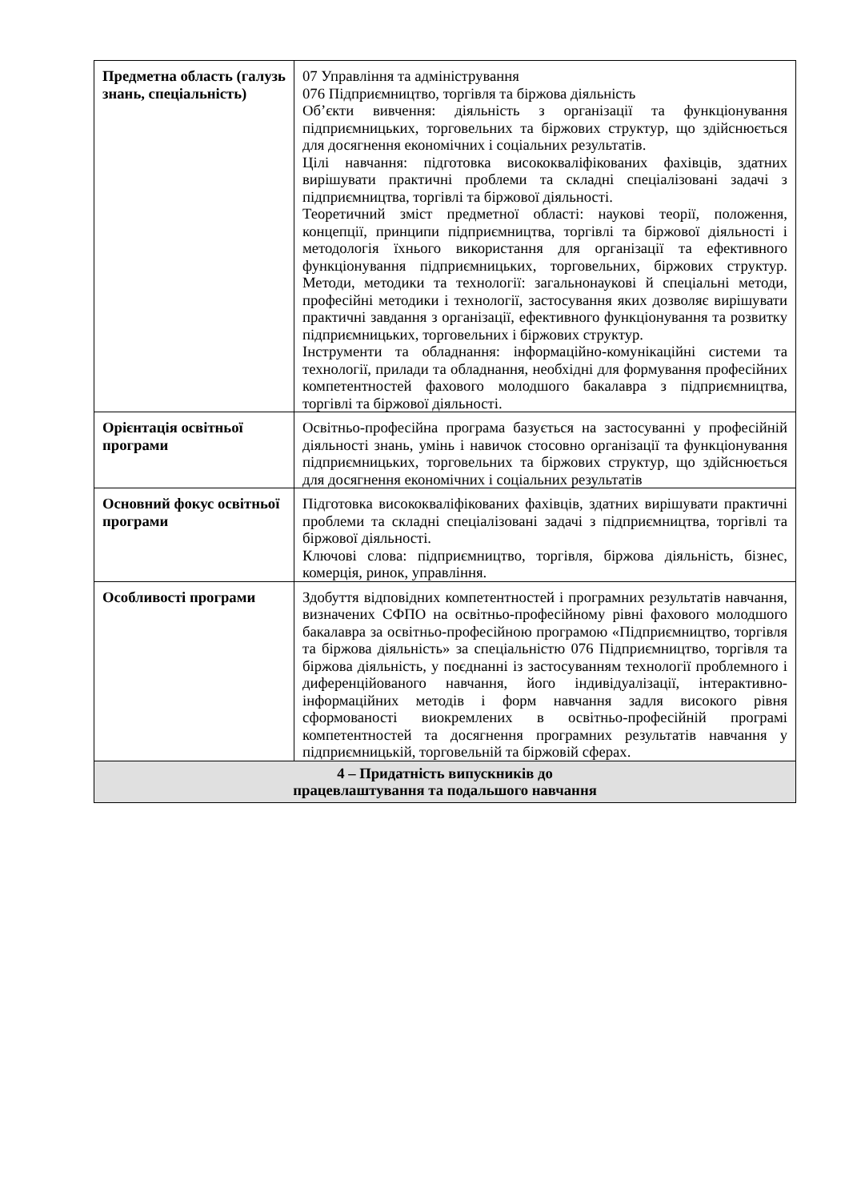| Предметна область (галузь знань, спеціальність) | 07 Управління та адміністрування 076 Підприємництво, торгівля та біржова діяльність Об’єкти вивчення: діяльність з організації та функціонування підприємницьких, торговельних та біржових структур, що здійснюється для досягнення економічних і соціальних результатів. Цілі навчання: підготовка висококваліфікованих фахівців, здатних вирішувати практичні проблеми та складні спеціалізовані задачі з підприємництва, торгівлі та біржової діяльності. Теоретичний зміст предметної області: наукові теорії, положення, концепції, принципи підприємництва, торгівлі та біржової діяльності і методологія їхнього використання для організації та ефективного функціонування підприємницьких, торговельних, біржових структур. Методи, методики та технології: загальнонаукові й спеціальні методи, професійні методики і технології, застосування яких дозволяє вирішувати практичні завдання з організації, ефективного функціонування та розвитку підприємницьких, торговельних і біржових структур. Інструменти та обладнання: інформаційно-комунікаційні системи та технології, прилади та обладнання, необхідні для формування професійних компетентностей фахового молодшого бакалавра з підприємництва, торгівлі та біржової діяльності. |
| Орієнтація освітньої програми | Освітньо-професійна програма базується на застосуванні у професійній діяльності знань, умінь і навичок стосовно організації та функціонування підприємницьких, торговельних та біржових структур, що здійснюється для досягнення економічних і соціальних результатів |
| Основний фокус освітньої програми | Підготовка висококваліфікованих фахівців, здатних вирішувати практичні проблеми та складні спеціалізовані задачі з підприємництва, торгівлі та біржової діяльності. Ключові слова: підприємництво, торгівля, біржова діяльність, бізнес, комерція, ринок, управління. |
| Особливості програми | Здобуття відповідних компетентностей і програмних результатів навчання, визначених СФПО на освітньо-професійному рівні фахового молодшого бакалавра за освітньо-професійною програмою «Підприємництво, торгівля та біржова діяльність» за спеціальністю 076 Підприємництво, торгівля та біржова діяльність, у поєднанні із застосуванням технології проблемного і диференційованого навчання, його індивідуалізації, інтерактивно-інформаційних методів і форм навчання задля високого рівня сформованості виокремлених в освітньо-професійній програмі компетентностей та досягнення програмних результатів навчання у підприємницькій, торговельній та біржовій сферах. |
| 4 – Придатність випускників до працевлаштування та подальшого навчання | |